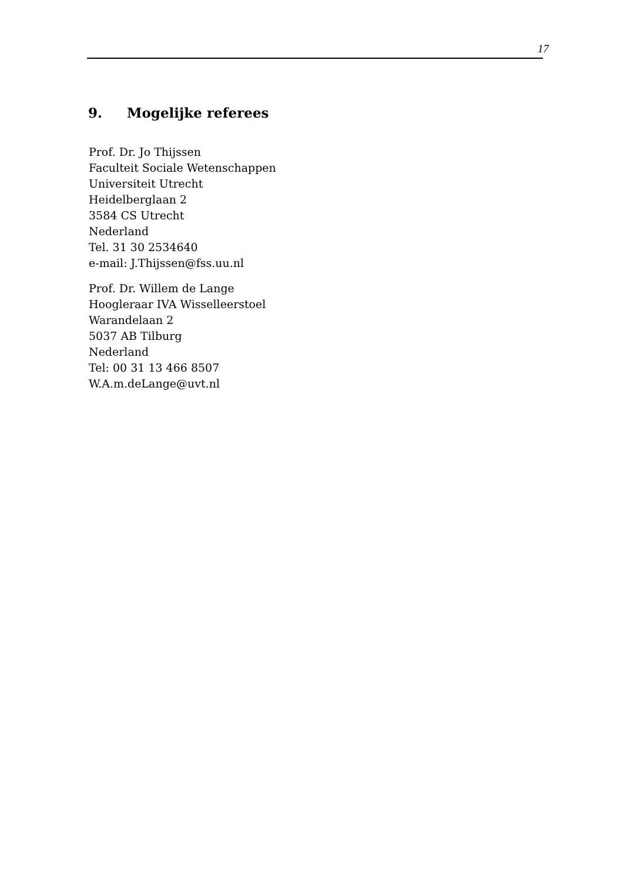17
9. Mogelijke referees
Prof. Dr. Jo Thijssen
Faculteit Sociale Wetenschappen
Universiteit Utrecht
Heidelberglaan 2
3584 CS Utrecht
Nederland
Tel. 31 30 2534640
e-mail: J.Thijssen@fss.uu.nl
Prof. Dr. Willem de Lange
Hoogleraar IVA Wisselleerstoel
Warandelaan 2
5037 AB Tilburg
Nederland
Tel: 00 31 13 466 8507
W.A.m.deLange@uvt.nl